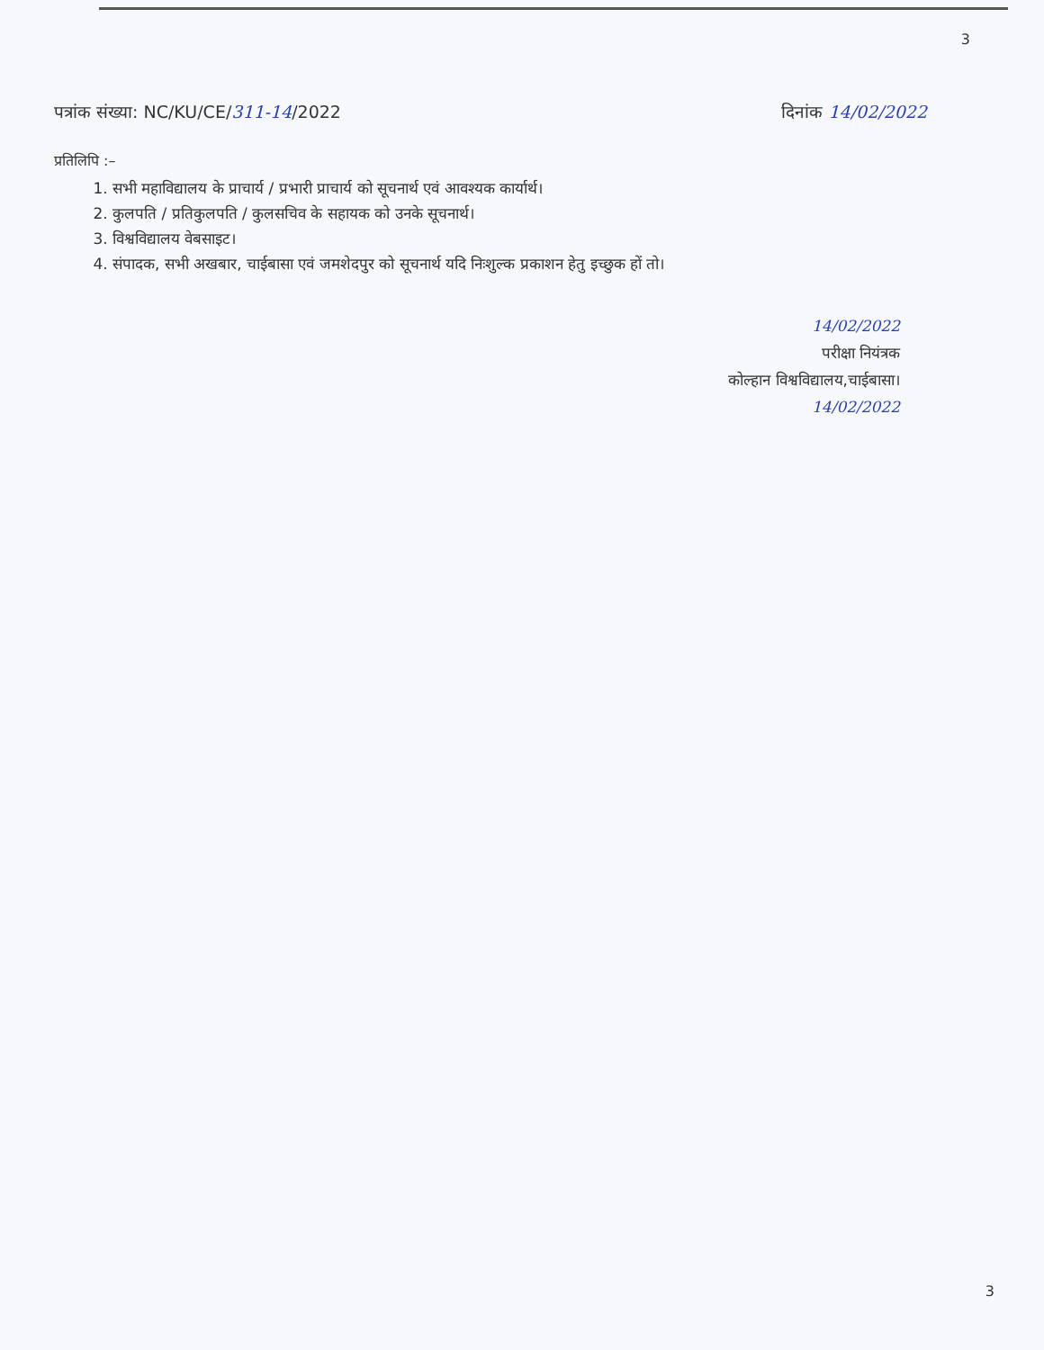3
पत्रांक संख्या: NC/KU/CE/311-14/2022 दिनांक 14/02/2022
प्रतिलिपि :–
1. सभी महाविद्यालय के प्राचार्य / प्रभारी प्राचार्य को सूचनार्थ एवं आवश्यक कार्यार्थ।
2. कुलपति / प्रतिकुलपति / कुलसचिव के सहायक को उनके सूचनार्थ।
3. विश्वविद्यालय वेबसाइट।
4. संपादक, सभी अखबार, चाईबासा एवं जमशेदपुर को सूचनार्थ यदि निःशुल्क प्रकाशन हेतु इच्छुक हों तो।
14/02/2022
परीक्षा नियंत्रक
कोल्हान विश्वविद्यालय,चाईबासा।
14/02/2022
3